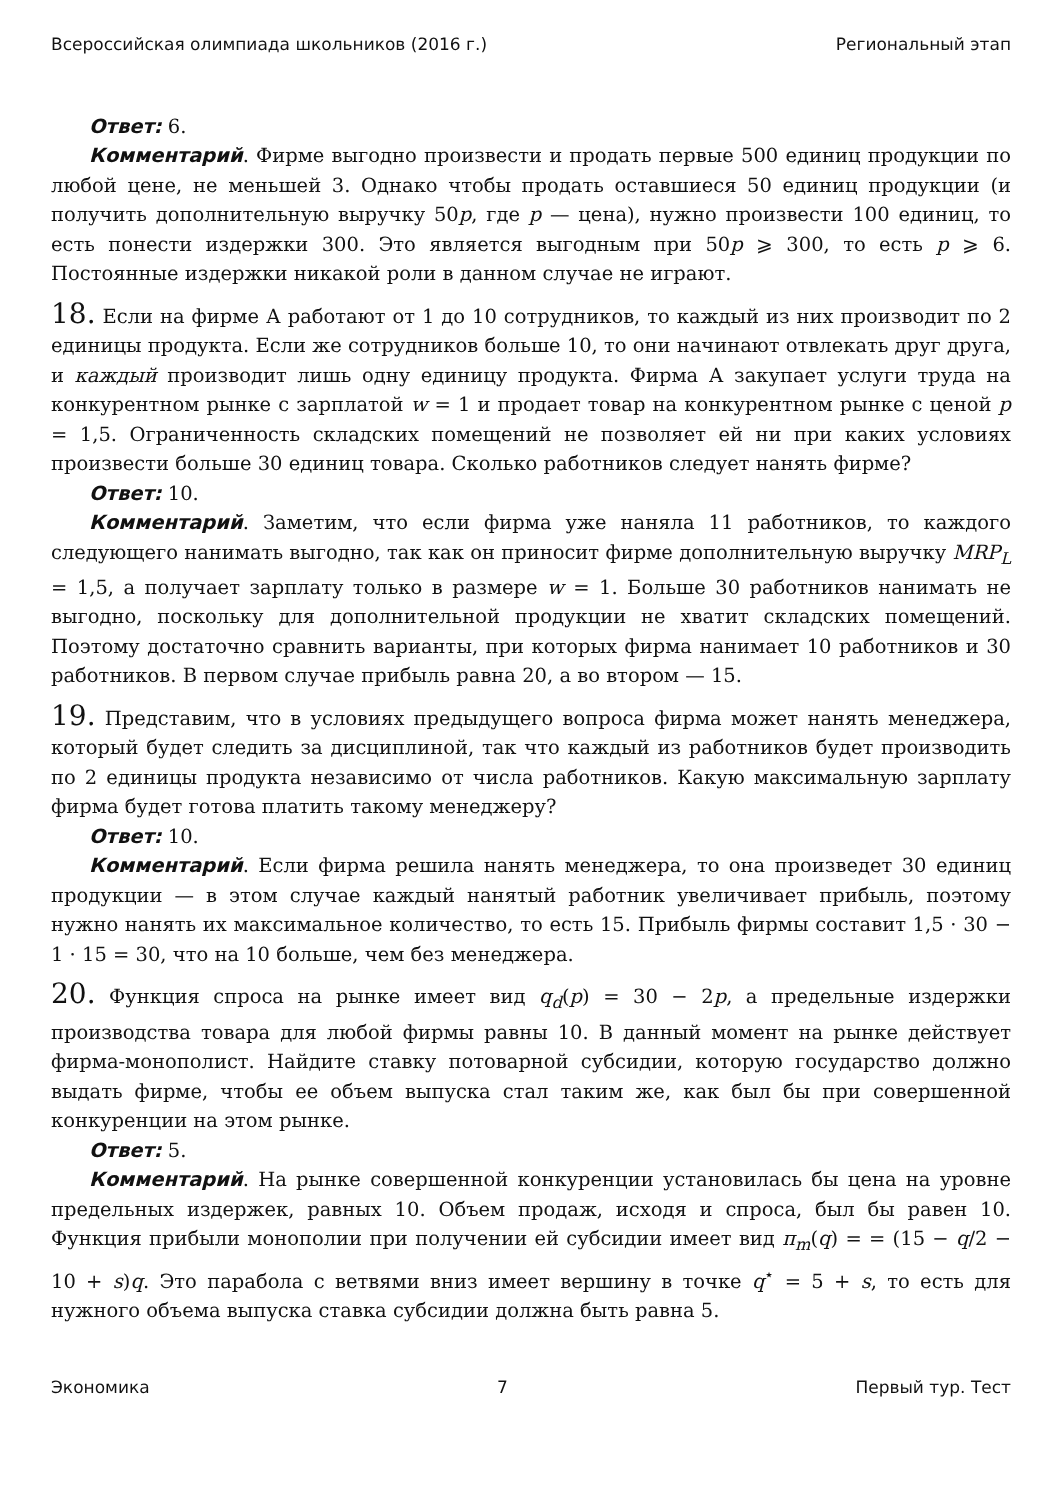Всероссийская олимпиада школьников (2016 г.) Региональный этап
Ответ: 6.
Комментарий. Фирме выгодно произвести и продать первые 500 единиц продукции по любой цене, не меньшей 3. Однако чтобы продать оставшиеся 50 единиц продукции (и получить дополнительную выручку 50p, где p — цена), нужно произвести 100 единиц, то есть понести издержки 300. Это является выгодным при 50p ⩾ 300, то есть p ⩾ 6. Постоянные издержки никакой роли в данном случае не играют.
18. Если на фирме А работают от 1 до 10 сотрудников, то каждый из них производит по 2 единицы продукта. Если же сотрудников больше 10, то они начинают отвлекать друг друга, и каждый производит лишь одну единицу продукта. Фирма А закупает услуги труда на конкурентном рынке с зарплатой w = 1 и продает товар на конкурентном рынке с ценой p = 1,5. Ограниченность складских помещений не позволяет ей ни при каких условиях произвести больше 30 единиц товара. Сколько работников следует нанять фирме?
Ответ: 10.
Комментарий. Заметим, что если фирма уже наняла 11 работников, то каждого следующего нанимать выгодно, так как он приносит фирме дополнительную выручку MRP<sub>L</sub> = 1,5, а получает зарплату только в размере w = 1. Больше 30 работников нанимать не выгодно, поскольку для дополнительной продукции не хватит складских помещений. Поэтому достаточно сравнить варианты, при которых фирма нанимает 10 работников и 30 работников. В первом случае прибыль равна 20, а во втором — 15.
19. Представим, что в условиях предыдущего вопроса фирма может нанять менеджера, который будет следить за дисциплиной, так что каждый из работников будет производить по 2 единицы продукта независимо от числа работников. Какую максимальную зарплату фирма будет готова платить такому менеджеру?
Ответ: 10.
Комментарий. Если фирма решила нанять менеджера, то она произведет 30 единиц продукции — в этом случае каждый нанятый работник увеличивает прибыль, поэтому нужно нанять их максимальное количество, то есть 15. Прибыль фирмы составит 1,5 · 30 − 1 · 15 = 30, что на 10 больше, чем без менеджера.
20. Функция спроса на рынке имеет вид q<sub>d</sub>(p) = 30 − 2p, а предельные издержки производства товара для любой фирмы равны 10. В данный момент на рынке действует фирма-монополист. Найдите ставку потоварной субсидии, которую государство должно выдать фирме, чтобы ее объем выпуска стал таким же, как был бы при совершенной конкуренции на этом рынке.
Ответ: 5.
Комментарий. На рынке совершенной конкуренции установилась бы цена на уровне предельных издержек, равных 10. Объем продаж, исходя и спроса, был бы равен 10. Функция прибыли монополии при получении ей субсидии имеет вид π<sub>m</sub>(q) = = (15 − q/2 − 10 + s)q. Это парабола с ветвями вниз имеет вершину в точке q<sup>⋆</sup> = 5 + s, то есть для нужного объема выпуска ставка субсидии должна быть равна 5.
Экономика 7 Первый тур. Тест